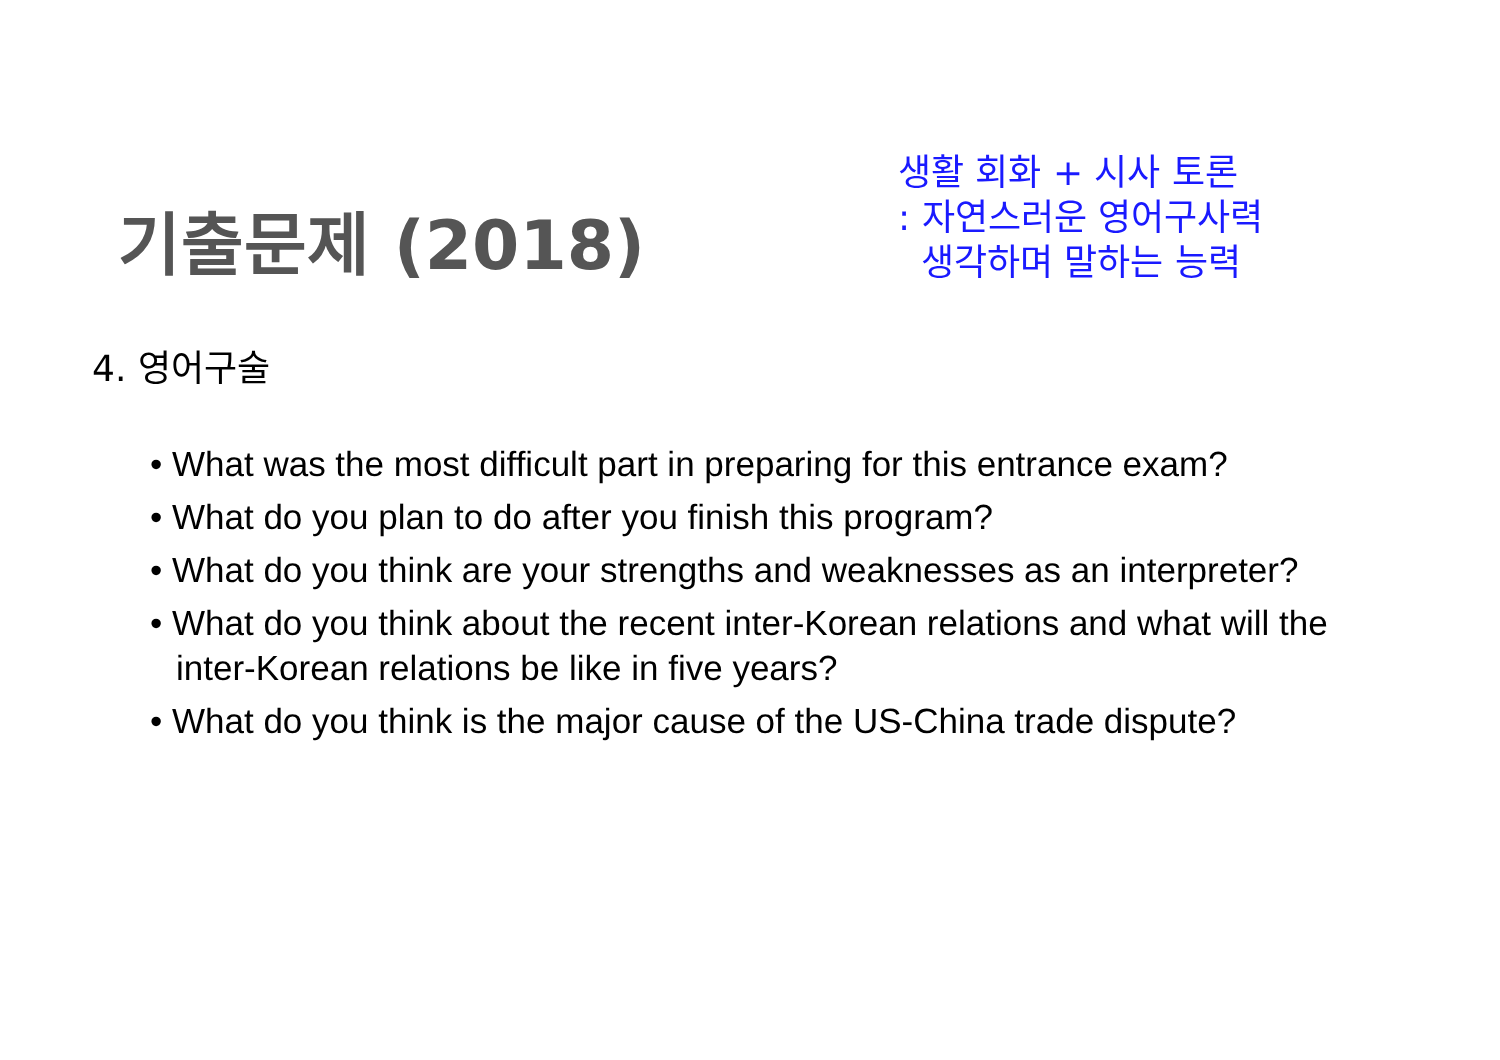기출문제 (2018)
생활 회화 + 시사 토론
: 자연스러운 영어구사력
생각하며 말하는 능력
4. 영어구술
• What was the most difficult part in preparing for this entrance exam?
• What do you plan to do after you finish this program?
• What do you think are your strengths and weaknesses as an interpreter?
• What do you think about the recent inter-Korean relations and what will the inter-Korean relations be like in five years?
• What do you think is the major cause of the US-China trade dispute?